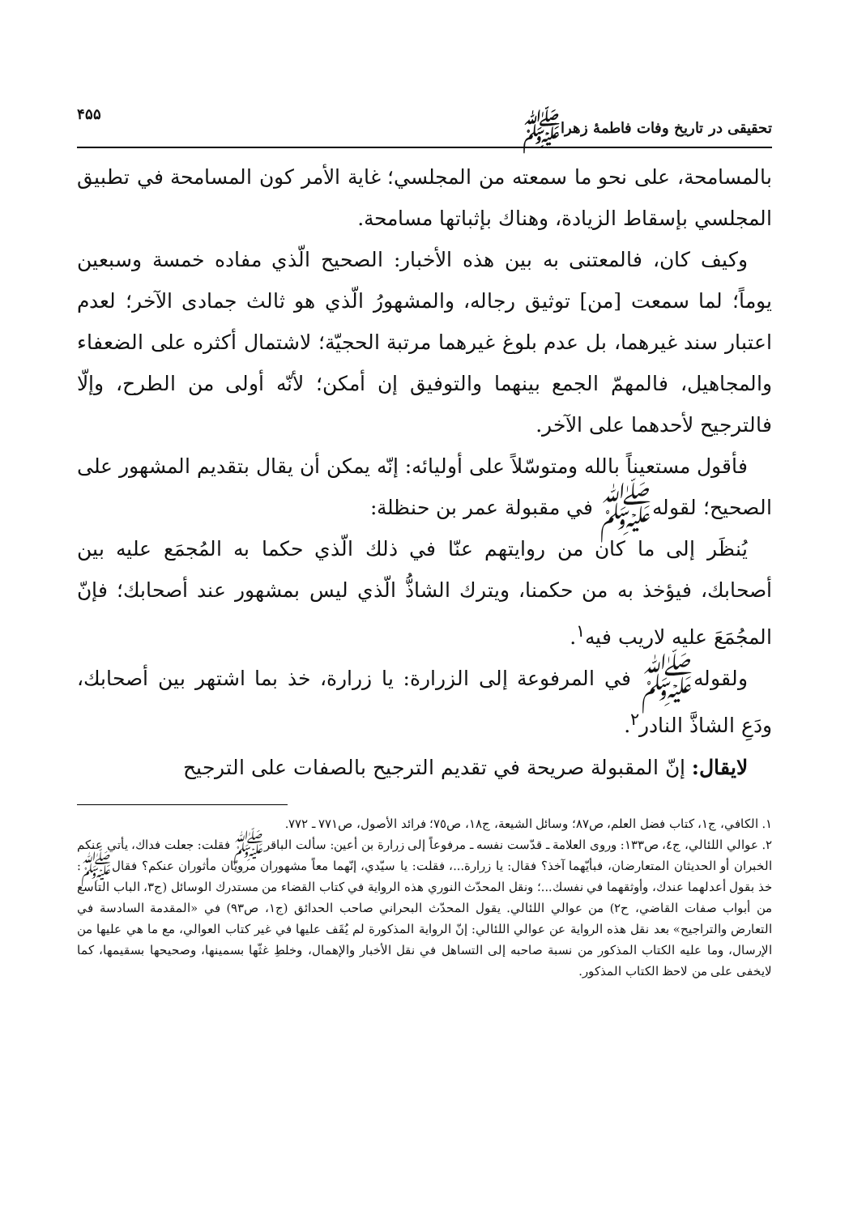تحقيقى در تاريخ وفات فاطمهٔ زهراﷺ ۴۵۵
بالمسامحة، على نحو ما سمعته من المجلسي؛ غاية الأمر كون المسامحة في تطبيق المجلسي بإسقاط الزيادة، وهناك بإثباتها مسامحة.
وكيف كان، فالمعتنى به بين هذه الأخبار: الصحيح الّذي مفاده خمسة وسبعين يوماً؛ لما سمعت [من] توثيق رجاله، والمشهورُ الّذي هو ثالث جمادى الآخر؛ لعدم اعتبار سند غيرهما، بل عدم بلوغ غيرهما مرتبة الحجيّة؛ لاشتمال أكثره على الضعفاء والمجاهيل، فالمهمّ الجمع بينهما والتوفيق إن أمكن؛ لأنّه أولى من الطرح، وإلّا فالترجيح لأحدهما على الآخر.
فأقول مستعيناً بالله ومتوسّلاً على أوليائه: إنّه يمكن أن يقال بتقديم المشهور على الصحيح؛ لقولهﷺ في مقبولة عمر بن حنظلة:
يُنظَر إلى ما كان من روايتهم عنّا في ذلك الّذي حكما به المُجمَع عليه بين أصحابك، فيؤخذ به من حكمنا، ويترك الشاذُّ الّذي ليس بمشهور عند أصحابك؛ فإنّ المجُمَعَ عليه لاريب فيه<sup>١</sup>.
ولقولهﷺ في المرفوعة إلى الزرارة: يا زرارة، خذ بما اشتهر بين أصحابك، ودَعِ الشاذَّ النادر<sup>٢</sup>.
لايقال: إنّ المقبولة صريحة في تقديم الترجيح بالصفات على الترجيح
١. الكافي، ج١، كتاب فضل العلم، ص٨٧؛ وسائل الشيعة، ج١٨، ص٧٥؛ فرائد الأصول، ص٧٧١ ـ ٧٧٢.
٢. عوالي اللئالي، ج٤، ص١٣٣: وروى العلامة ـ قدّست نفسه ـ مرفوعاً إلى زرارة بن أعين: سألت الباقرﷺ فقلت: جعلت فداك، يأتي عنكم الخبران أو الحديثان المتعارضان، فبأيّهما آخذ؟ فقال: يا زرارة...، فقلت: يا سيّدي، إنّهما معاً مشهوران مرويّان مأثوران عنكم؟ فقالﷺ: خذ بقول أعدلهما عندك، وأوثقهما في نفسك...؛ ونقل المحدّث النوري هذه الرواية في كتاب القضاء من مستدرك الوسائل (ج٣، الباب التاسع من أبواب صفات القاضي، ح٢) من عوالي اللئالي. يقول المحدّث البحراني صاحب الحدائق (ج١، ص٩٣) في «المقدمة السادسة في التعارض والتراجيح» بعد نقل هذه الرواية عن عوالي اللئالي: إنّ الرواية المذكورة لم يُقَف عليها في غير كتاب العوالي، مع ما هي عليها من الإرسال، وما عليه الكتاب المذكور من نسبة صاحبه إلى التساهل في نقل الأخبار والإهمال، وخلطِ غثّها بسمينها، وصحيحها بسقيمها، كما لايخفى على من لاحظ الكتاب المذكور.